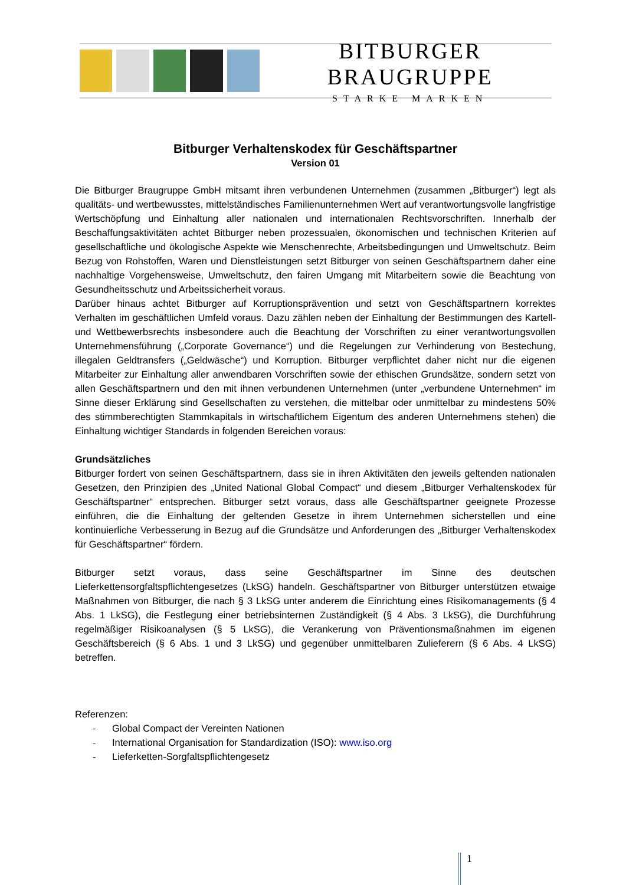BITBURGER BRAUGRUPPE
STARKE MARKEN
Bitburger Verhaltenskodex für Geschäftspartner
Version 01
Die Bitburger Braugruppe GmbH mitsamt ihren verbundenen Unternehmen (zusammen „Bitburger“) legt als qualitäts- und wertbewusstes, mittelständisches Familienunternehmen Wert auf verantwortungsvolle langfristige Wertschöpfung und Einhaltung aller nationalen und internationalen Rechtsvorschriften. Innerhalb der Beschaffungsaktivitäten achtet Bitburger neben prozessualen, ökonomischen und technischen Kriterien auf gesellschaftliche und ökologische Aspekte wie Menschenrechte, Arbeitsbedingungen und Umweltschutz. Beim Bezug von Rohstoffen, Waren und Dienstleistungen setzt Bitburger von seinen Geschäftspartnern daher eine nachhaltige Vorgehensweise, Umweltschutz, den fairen Umgang mit Mitarbeitern sowie die Beachtung von Gesundheitsschutz und Arbeitssicherheit voraus.
Darüber hinaus achtet Bitburger auf Korruptionsprävention und setzt von Geschäftspartnern korrektes Verhalten im geschäftlichen Umfeld voraus. Dazu zählen neben der Einhaltung der Bestimmungen des Kartell- und Wettbewerbsrechts insbesondere auch die Beachtung der Vorschriften zu einer verantwortungsvollen Unternehmensführung („Corporate Governance“) und die Regelungen zur Verhinderung von Bestechung, illegalen Geldtransfers („Geldwäsche“) und Korruption. Bitburger verpflichtet daher nicht nur die eigenen Mitarbeiter zur Einhaltung aller anwendbaren Vorschriften sowie der ethischen Grundsätze, sondern setzt von allen Geschäftspartnern und den mit ihnen verbundenen Unternehmen (unter „verbundene Unternehmen“ im Sinne dieser Erklärung sind Gesellschaften zu verstehen, die mittelbar oder unmittelbar zu mindestens 50% des stimmberechtigten Stammkapitals in wirtschaftlichem Eigentum des anderen Unternehmens stehen) die Einhaltung wichtiger Standards in folgenden Bereichen voraus:
Grundsätzliches
Bitburger fordert von seinen Geschäftspartnern, dass sie in ihren Aktivitäten den jeweils geltenden nationalen Gesetzen, den Prinzipien des „United National Global Compact“ und diesem „Bitburger Verhaltenskodex für Geschäftspartner“ entsprechen. Bitburger setzt voraus, dass alle Geschäftspartner geeignete Prozesse einführen, die die Einhaltung der geltenden Gesetze in ihrem Unternehmen sicherstellen und eine kontinuierliche Verbesserung in Bezug auf die Grundsätze und Anforderungen des „Bitburger Verhaltenskodex für Geschäftspartner“ fördern.
Bitburger setzt voraus, dass seine Geschäftspartner im Sinne des deutschen Lieferkettensorgfaltspflichtengesetzes (LkSG) handeln. Geschäftspartner von Bitburger unterstützen etwaige Maßnahmen von Bitburger, die nach § 3 LkSG unter anderem die Einrichtung eines Risikomanagements (§ 4 Abs. 1 LkSG), die Festlegung einer betriebsinternen Zuständigkeit (§ 4 Abs. 3 LkSG), die Durchführung regelmäßiger Risikoanalysen (§ 5 LkSG), die Verankerung von Präventionsmaßnahmen im eigenen Geschäftsbereich (§ 6 Abs. 1 und 3 LkSG) und gegenüber unmittelbaren Zulieferern (§ 6 Abs. 4 LkSG) betreffen.
Referenzen:
- Global Compact der Vereinten Nationen
- International Organisation for Standardization (ISO): www.iso.org
- Lieferketten-Sorgfaltspflichtengesetz
1